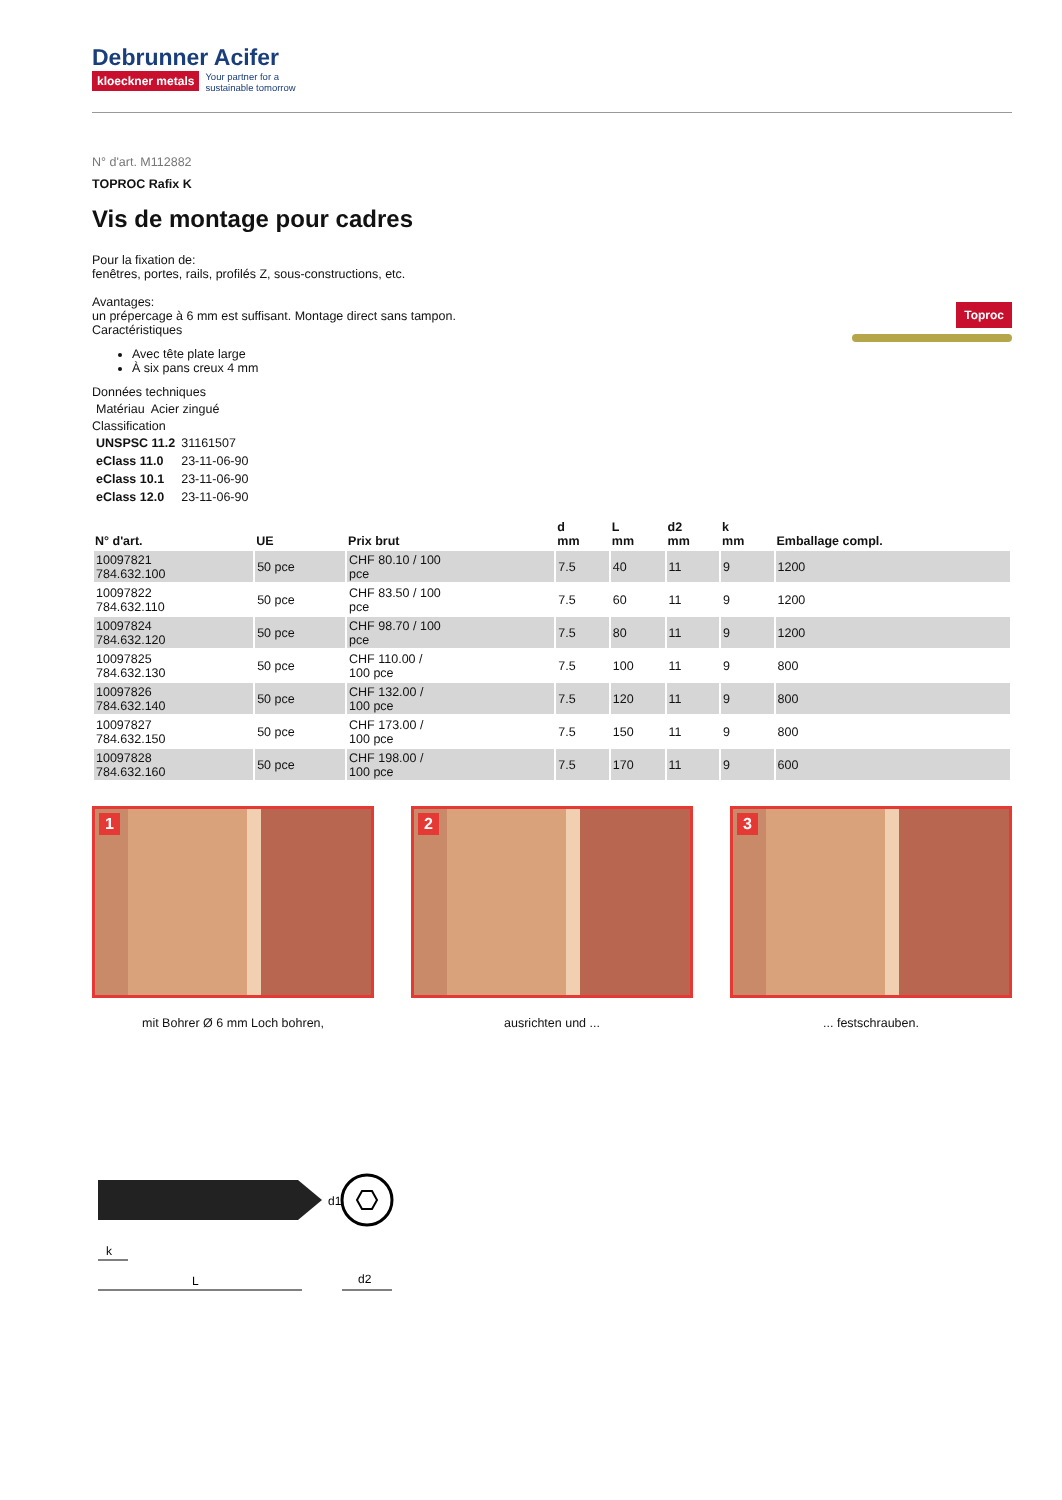Debrunner Acifer
kloeckner metals Your partner for a
sustainable tomorrow
N° d'art. M112882
TOPROC Rafix K
Vis de montage pour cadres
Toproc
Pour la fixation de:
fenêtres, portes, rails, profilés Z, sous-constructions, etc.
Avantages:
un prépercage à 6 mm est suffisant. Montage direct sans tampon.
Caractéristiques
Avec tête plate large
À six pans creux 4 mm
Données techniques
| Matériau | Acier zingué |
Classification
| UNSPSC 11.2 | 31161507 |
| eClass 11.0 | 23-11-06-90 |
| eClass 10.1 | 23-11-06-90 |
| eClass 12.0 | 23-11-06-90 |
| N° d'art. | UE | Prix brut | d mm | L mm | d2 mm | k mm | Emballage compl. |
| --- | --- | --- | --- | --- | --- | --- | --- |
| 10097821 784.632.100 | 50 pce | CHF 80.10 / 100 pce | 7.5 | 40 | 11 | 9 | 1200 |
| 10097822 784.632.110 | 50 pce | CHF 83.50 / 100 pce | 7.5 | 60 | 11 | 9 | 1200 |
| 10097824 784.632.120 | 50 pce | CHF 98.70 / 100 pce | 7.5 | 80 | 11 | 9 | 1200 |
| 10097825 784.632.130 | 50 pce | CHF 110.00 / 100 pce | 7.5 | 100 | 11 | 9 | 800 |
| 10097826 784.632.140 | 50 pce | CHF 132.00 / 100 pce | 7.5 | 120 | 11 | 9 | 800 |
| 10097827 784.632.150 | 50 pce | CHF 173.00 / 100 pce | 7.5 | 150 | 11 | 9 | 800 |
| 10097828 784.632.160 | 50 pce | CHF 198.00 / 100 pce | 7.5 | 170 | 11 | 9 | 600 |
1
mit Bohrer Ø 6 mm Loch bohren,
2
ausrichten und ...
3
... festschrauben.
k
L
d1
d2